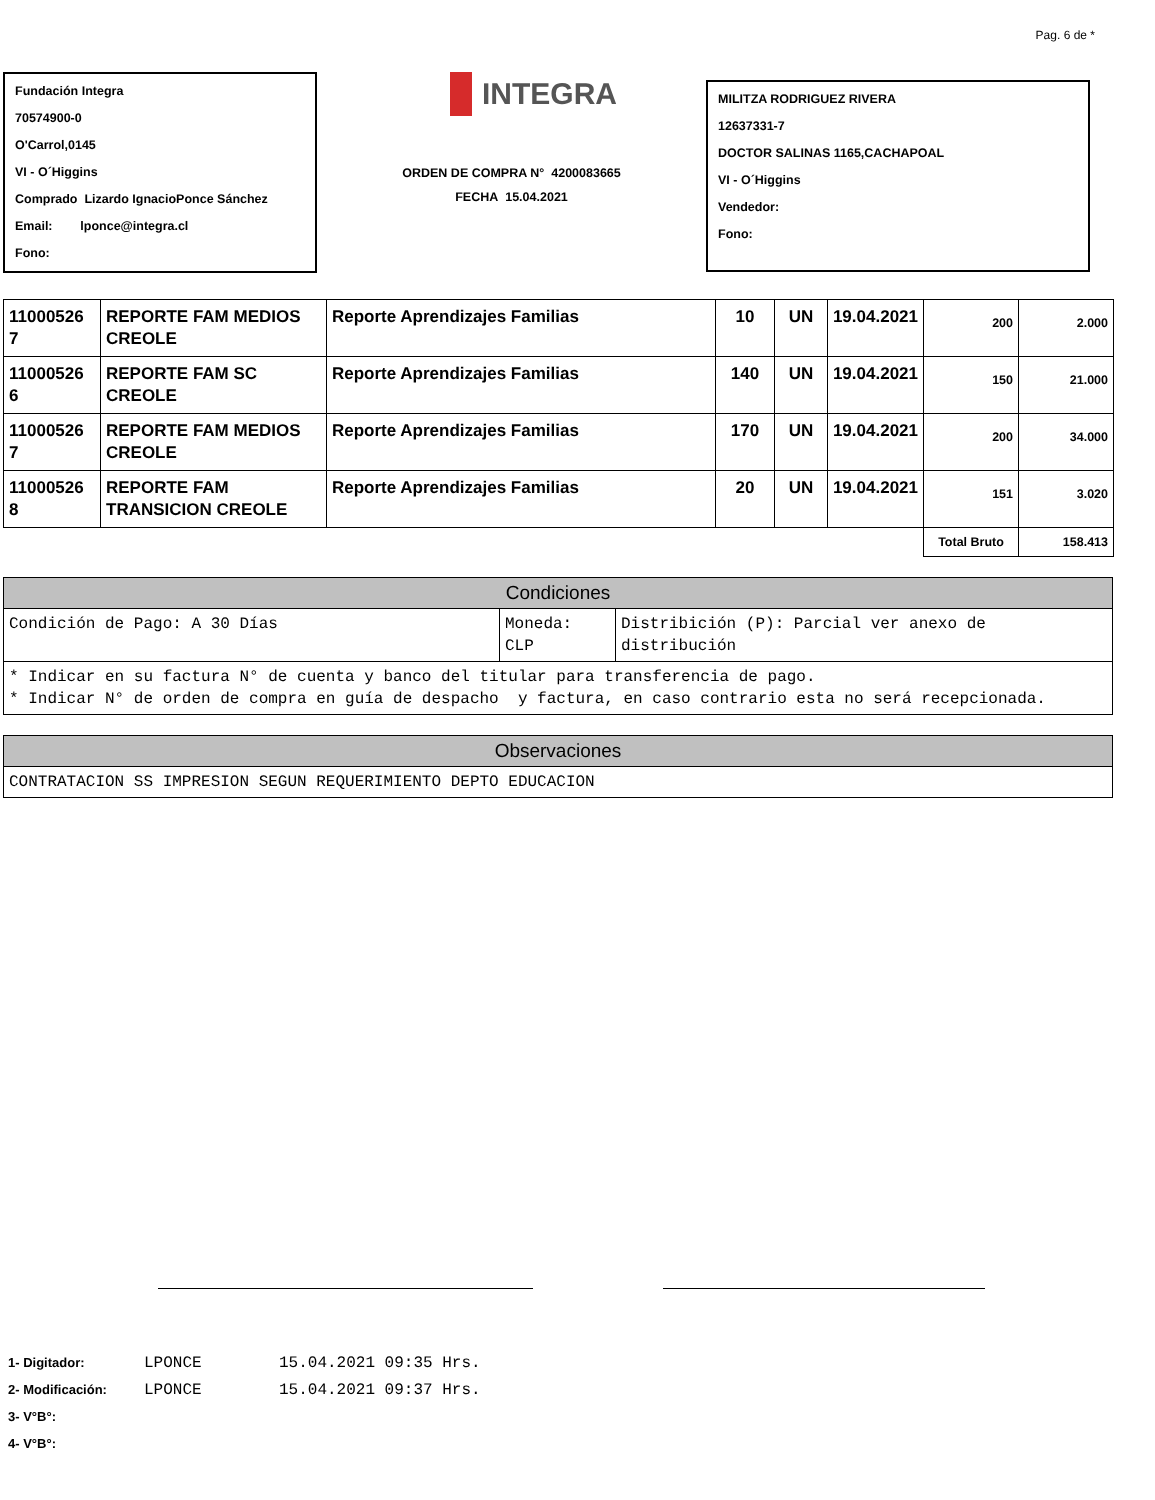Pag. 6 de *
Fundación Integra
70574900-0
O'Carrol,0145
VI - O´Higgins
Comprado Lizardo IgnacioPonce Sánchez
Email: lponce@integra.cl
Fono:
INTEGRA
ORDEN DE COMPRA N° 4200083665
FECHA 15.04.2021
MILITZA RODRIGUEZ RIVERA
12637331-7
DOCTOR SALINAS 1165,CACHAPOAL
VI - O´Higgins
Vendedor:
Fono:
| 11000526 7 | REPORTE FAM MEDIOS CREOLE | Reporte Aprendizajes Familias | 10 | UN | 19.04.2021 | 200 | 2.000 |
| 11000526 6 | REPORTE FAM SC CREOLE | Reporte Aprendizajes Familias | 140 | UN | 19.04.2021 | 150 | 21.000 |
| 11000526 7 | REPORTE FAM MEDIOS CREOLE | Reporte Aprendizajes Familias | 170 | UN | 19.04.2021 | 200 | 34.000 |
| 11000526 8 | REPORTE FAM TRANSICION CREOLE | Reporte Aprendizajes Familias | 20 | UN | 19.04.2021 | 151 | 3.020 |
| | | | | | | Total Bruto | 158.413 |
| Condiciones | | |
| --- | --- | --- |
| Condición de Pago: A 30 Días | Moneda: CLP | Distribición (P): Parcial ver anexo de distribución |
| * Indicar en su factura N° de cuenta y banco del titular para transferencia de pago. * Indicar N° de orden de compra en guía de despacho y factura, en caso contrario esta no será recepcionada. | | |
| Observaciones |
| --- |
| CONTRATACION SS IMPRESION SEGUN REQUERIMIENTO DEPTO EDUCACION |
1- Digitador: LPONCE 15.04.2021 09:35 Hrs.
2- Modificación: LPONCE 15.04.2021 09:37 Hrs.
3- V°B°:
4- V°B°: